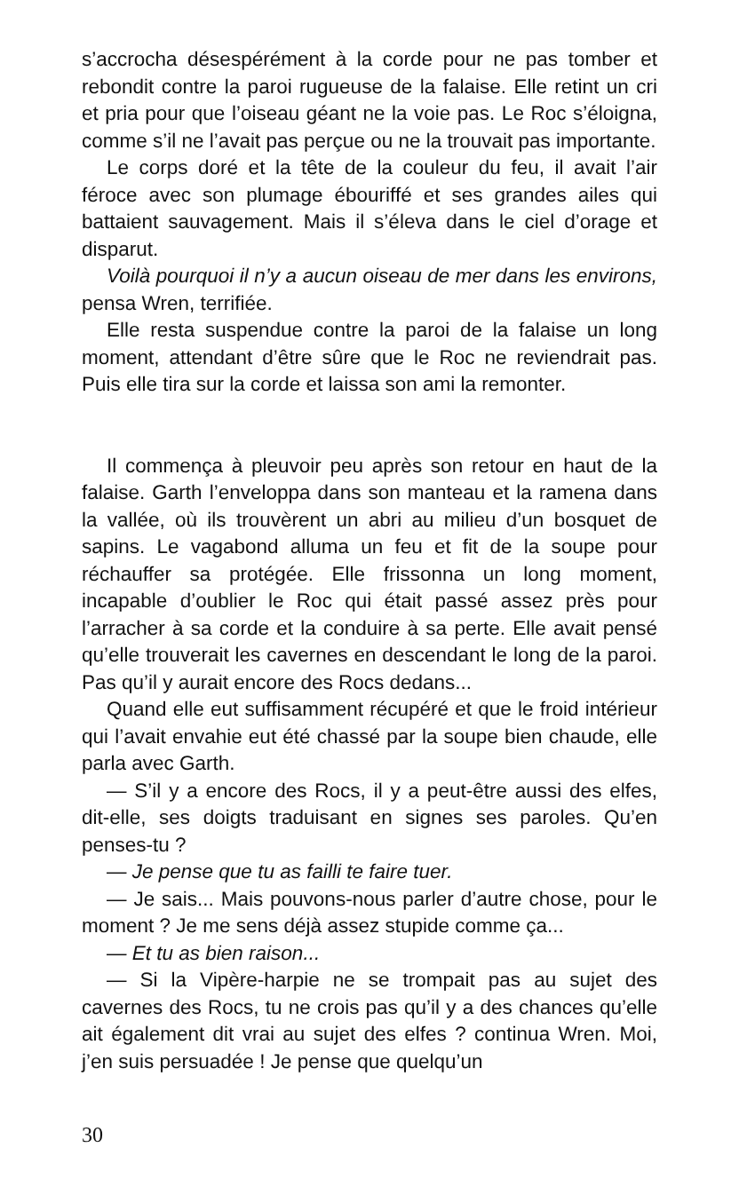s’accrocha désespérément à la corde pour ne pas tomber et rebondit contre la paroi rugueuse de la falaise. Elle retint un cri et pria pour que l’oiseau géant ne la voie pas. Le Roc s’éloigna, comme s’il ne l’avait pas perçue ou ne la trouvait pas importante.
Le corps doré et la tête de la couleur du feu, il avait l’air féroce avec son plumage ébouriffé et ses grandes ailes qui battaient sauvagement. Mais il s’éleva dans le ciel d’orage et disparut.
Voilà pourquoi il n’y a aucun oiseau de mer dans les environs, pensa Wren, terrifiée.
Elle resta suspendue contre la paroi de la falaise un long moment, attendant d’être sûre que le Roc ne reviendrait pas. Puis elle tira sur la corde et laissa son ami la remonter.
Il commença à pleuvoir peu après son retour en haut de la falaise. Garth l’enveloppa dans son manteau et la ramena dans la vallée, où ils trouvèrent un abri au milieu d’un bosquet de sapins. Le vagabond alluma un feu et fit de la soupe pour réchauffer sa protégée. Elle frissonna un long moment, incapable d’oublier le Roc qui était passé assez près pour l’arracher à sa corde et la conduire à sa perte. Elle avait pensé qu’elle trouverait les cavernes en descendant le long de la paroi. Pas qu’il y aurait encore des Rocs dedans...
Quand elle eut suffisamment récupéré et que le froid intérieur qui l’avait envahie eut été chassé par la soupe bien chaude, elle parla avec Garth.
— S’il y a encore des Rocs, il y a peut-être aussi des elfes, dit-elle, ses doigts traduisant en signes ses paroles. Qu’en penses-tu ?
— Je pense que tu as failli te faire tuer.
— Je sais... Mais pouvons-nous parler d’autre chose, pour le moment ? Je me sens déjà assez stupide comme ça...
— Et tu as bien raison...
— Si la Vipère-harpie ne se trompait pas au sujet des cavernes des Rocs, tu ne crois pas qu’il y a des chances qu’elle ait également dit vrai au sujet des elfes ? continua Wren. Moi, j’en suis persuadée ! Je pense que quelqu’un
30